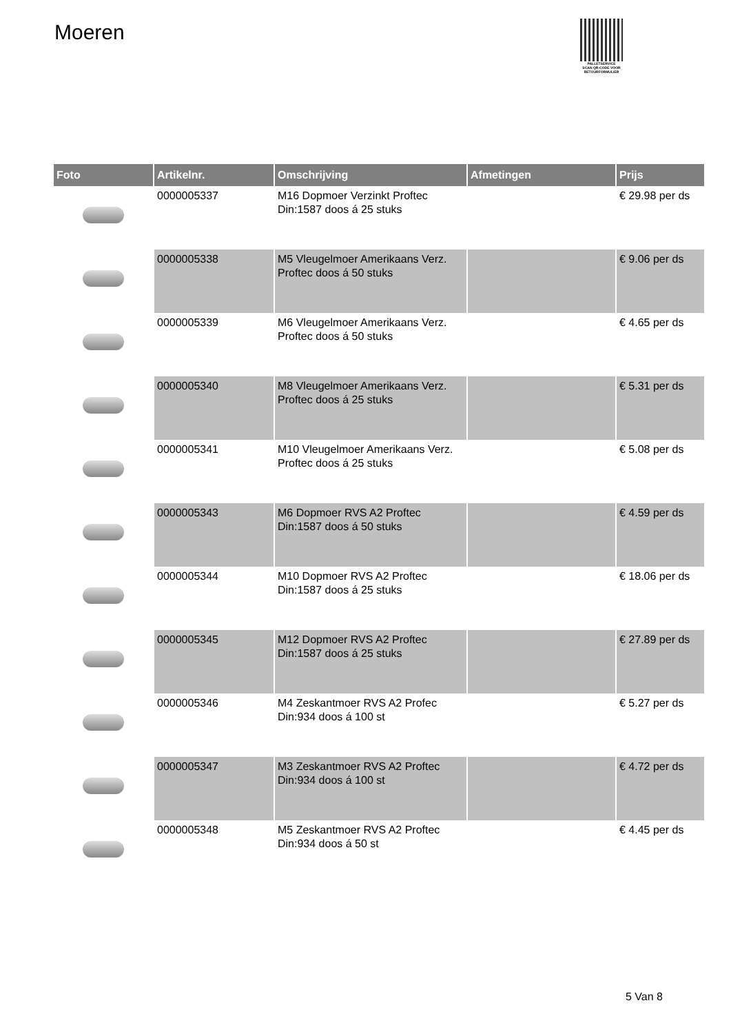Moeren
PALLETSERVICE
SCAN QR-CODE VOOR RETOURFORMULIER
| Foto | Artikelnr. | Omschrijving | Afmetingen | Prijs |
| --- | --- | --- | --- | --- |
| | 0000005337 | M16 Dopmoer Verzinkt Proftec Din:1587 doos á 25 stuks | | € 29.98 per ds |
| | 0000005338 | M5 Vleugelmoer Amerikaans Verz. Proftec doos á 50 stuks | | € 9.06 per ds |
| | 0000005339 | M6 Vleugelmoer Amerikaans Verz. Proftec doos á 50 stuks | | € 4.65 per ds |
| | 0000005340 | M8 Vleugelmoer Amerikaans Verz. Proftec doos á 25 stuks | | € 5.31 per ds |
| | 0000005341 | M10 Vleugelmoer Amerikaans Verz. Proftec doos á 25 stuks | | € 5.08 per ds |
| | 0000005343 | M6 Dopmoer RVS A2 Proftec Din:1587 doos á 50 stuks | | € 4.59 per ds |
| | 0000005344 | M10 Dopmoer RVS A2 Proftec Din:1587 doos á 25 stuks | | € 18.06 per ds |
| | 0000005345 | M12 Dopmoer RVS A2 Proftec Din:1587 doos á 25 stuks | | € 27.89 per ds |
| | 0000005346 | M4 Zeskantmoer RVS A2 Profec Din:934 doos á 100 st | | € 5.27 per ds |
| | 0000005347 | M3 Zeskantmoer RVS A2 Proftec Din:934 doos á 100 st | | € 4.72 per ds |
| | 0000005348 | M5 Zeskantmoer RVS A2 Proftec Din:934 doos á 50 st | | € 4.45 per ds |
5 Van 8